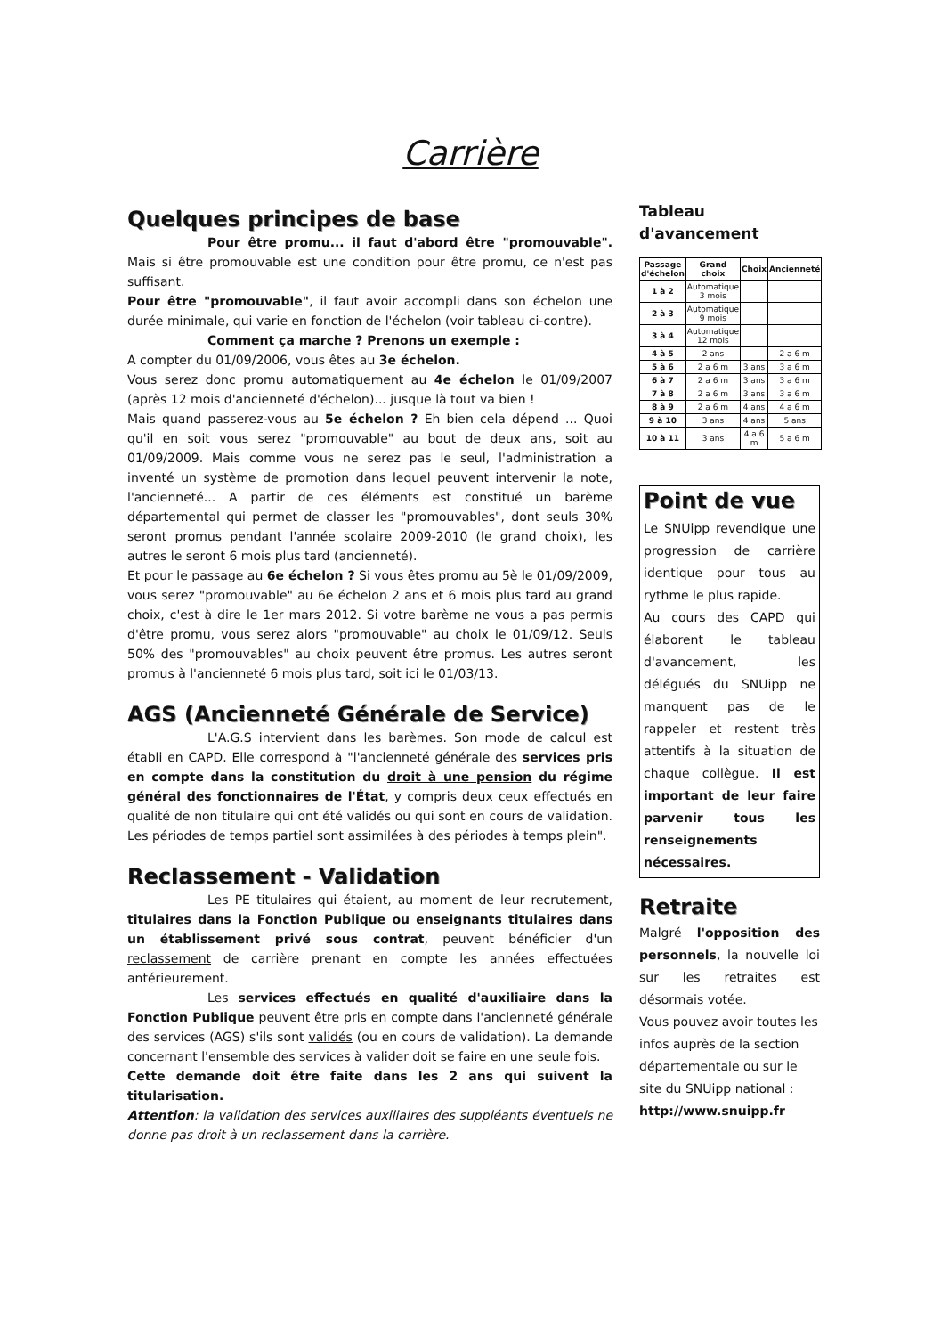Carrière
Quelques principes de base
Pour être promu... il faut d'abord être "promouvable". Mais si être promouvable est une condition pour être promu, ce n'est pas suffisant.
Pour être "promouvable", il faut avoir accompli dans son échelon une durée minimale, qui varie en fonction de l'échelon (voir tableau ci-contre).
Comment ça marche ? Prenons un exemple :
A compter du 01/09/2006, vous êtes au 3e échelon.
Vous serez donc promu automatiquement au 4e échelon le 01/09/2007 (après 12 mois d'ancienneté d'échelon)... jusque là tout va bien !
Mais quand passerez-vous au 5e échelon ? Eh bien cela dépend ... Quoi qu'il en soit vous serez "promouvable" au bout de deux ans, soit au 01/09/2009. Mais comme vous ne serez pas le seul, l'administration a inventé un système de promotion dans lequel peuvent intervenir la note, l'ancienneté... A partir de ces éléments est constitué un barème départemental qui permet de classer les "promouvables", dont seuls 30% seront promus pendant l'année scolaire 2009-2010 (le grand choix), les autres le seront 6 mois plus tard (ancienneté).
Et pour le passage au 6e échelon ? Si vous êtes promu au 5è le 01/09/2009, vous serez "promouvable" au 6e échelon 2 ans et 6 mois plus tard au grand choix, c'est à dire le 1er mars 2012. Si votre barème ne vous a pas permis d'être promu, vous serez alors "promouvable" au choix le 01/09/12. Seuls 50% des "promouvables" au choix peuvent être promus. Les autres seront promus à l'ancienneté 6 mois plus tard, soit ici le 01/03/13.
AGS (Ancienneté Générale de Service)
L'A.G.S intervient dans les barèmes. Son mode de calcul est établi en CAPD. Elle correspond à "l'ancienneté générale des services pris en compte dans la constitution du droit à une pension du régime général des fonctionnaires de l'État, y compris deux ceux effectués en qualité de non titulaire qui ont été validés ou qui sont en cours de validation. Les périodes de temps partiel sont assimilées à des périodes à temps plein".
Reclassement - Validation
Les PE titulaires qui étaient, au moment de leur recrutement, titulaires dans la Fonction Publique ou enseignants titulaires dans un établissement privé sous contrat, peuvent bénéficier d'un reclassement de carrière prenant en compte les années effectuées antérieurement.
Les services effectués en qualité d'auxiliaire dans la Fonction Publique peuvent être pris en compte dans l'ancienneté générale des services (AGS) s'ils sont validés (ou en cours de validation). La demande concernant l'ensemble des services à valider doit se faire en une seule fois.
Cette demande doit être faite dans les 2 ans qui suivent la titularisation.
Attention: la validation des services auxiliaires des suppléants éventuels ne donne pas droit à un reclassement dans la carrière.
Tableau d'avancement
| Passage d'échelon | Grand choix | Choix | Ancienneté |
| --- | --- | --- | --- |
| 1 à 2 | Automatique 3 mois | | |
| 2 à 3 | Automatique 9 mois | | |
| 3 à 4 | Automatique 12 mois | | |
| 4 à 5 | 2 ans | | 2 a 6 m |
| 5 à 6 | 2 a 6 m | 3 ans | 3 a 6 m |
| 6 à 7 | 2 a 6 m | 3 ans | 3 a 6 m |
| 7 à 8 | 2 a 6 m | 3 ans | 3 a 6 m |
| 8 à 9 | 2 a 6 m | 4 ans | 4 a 6 m |
| 9 à 10 | 3 ans | 4 ans | 5 ans |
| 10 à 11 | 3 ans | 4 a 6 m | 5 a 6 m |
Point de vue
Le SNUipp revendique une progression de carrière identique pour tous au rythme le plus rapide.
Au cours des CAPD qui élaborent le tableau d'avancement, les délégués du SNUipp ne manquent pas de le rappeler et restent très attentifs à la situation de chaque collègue. Il est important de leur faire parvenir tous les renseignements nécessaires.
Retraite
Malgré l'opposition des personnels, la nouvelle loi sur les retraites est désormais votée.
Vous pouvez avoir toutes les infos auprès de la section départementale ou sur le site du SNUipp national : http://www.snuipp.fr